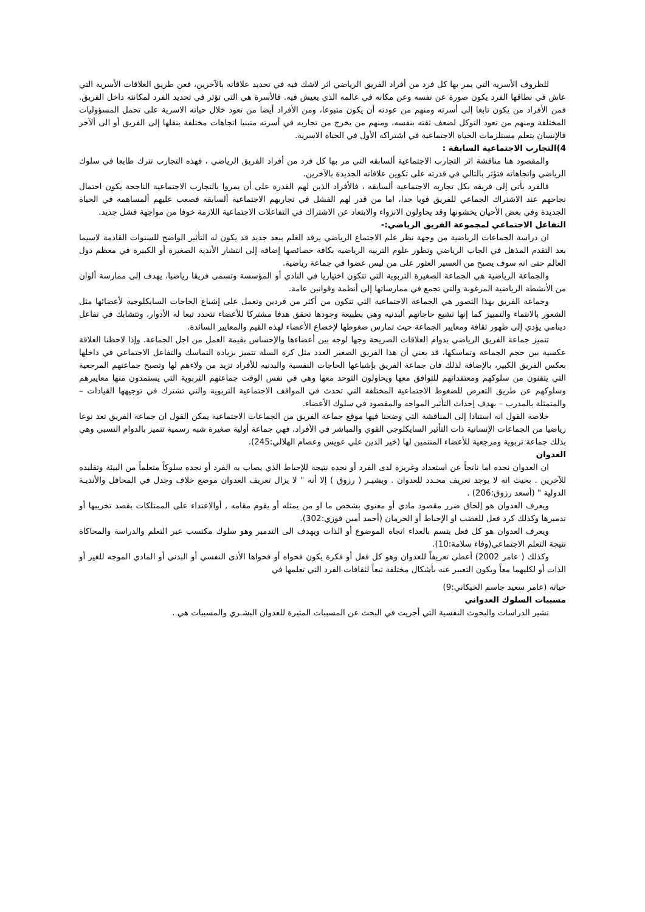للظروف الأسرية التي يمر بها كل فرد من أفراد الفريق الرياضي اثر لاشك فيه في تحديد علاقاته بالآخرين، فعن طريق العلاقات الأسرية التي عاش في نطاقها الفرد يكون صورة عن نفسه وعن مكانه في عالمه الذي يعيش فيه. فالأسرة هي التي تؤثر في تحديد الفرد لمكانته داخل الفريق. فمن الأفراد من يكون تابعا إلى أسرته ومنهم من عودته أن يكون متبوعا، ومن الأفراد أيضا من تعود خلال حياته الاسرية على تحمل المسؤوليات المختلفة ومنهم من تعود التوكل لضعف ثقته بنفسه، ومنهم من يخرج من تجاربه في أسرته متبنيا اتجاهات مختلفة ينقلها إلى الفريق أو الى ألآخر فالإنسان يتعلم مستلزمات الحياة الاجتماعية في اشتراكه الأول في الحياة الاسرية.
4)التجارب الاجتماعية السابقة :
والمقصود هنا مناقشة اثر التجارب الاجتماعية ألسابقه التي مر بها كل فرد من أفراد الفريق الرياضي ، فهذه التجارب تترك طابعا في سلوك الرياضي واتجاهاته فتؤثر بالتالي في قدرته على تكوين علاقاته الجديدة بالآخرين.
فالفرد يأتي إلى فريقه بكل تجاربه الاجتماعية ألسابقه ، فالأفراد الذين لهم القدرة على أن يمروا بالتجارب الاجتماعية الناجحة يكون احتمال نجاحهم عند الاشتراك الجماعي للفريق قويا جدا، اما من قدر لهم الفشل في تجاربهم الاجتماعية ألسابقه فصعب عليهم ألمساهمه في الحياة الجديدة وفي بعض الأحيان يخشونها وقد يحاولون الانزواء والابتعاد عن الاشتراك في التفاعلات الاجتماعية اللازمة خوفا من مواجهة فشل جديد.
التفاعل الاجتماعي لمجموعة الفريق الرياضي:-
ان دراسة الجماعات الرياضية من وجهة نظر علم الاجتماع الرياضي يرفد العلم ببعد جديد قد يكون له التأثير الواضح للسنوات القادمة لاسيما بعد التقدم المذهل في الجاب الرياضي وتطور علوم التربية الرياضية بكافة خصائصها إضافة إلى انتشار الأندية الصغيرة أو الكبيرة في معظم دول العالم حتى انه سوف يصبح من العسير العثور على من ليس عضوا في جماعة رياضية.
والجماعة الرياضية هي الجماعة الصغيرة التربوية التي تتكون اختياريا في النادي أو المؤسسة وتسمى فريقا رياضيا، يهدف إلى ممارسة ألوان من الأنشطة الرياضية المرغوبة والتي تجمع في ممارساتها إلى أنظمة وقوانين عامة.
وجماعة الفريق بهذا التصور هي الجماعة الاجتماعية التي تتكون من أكثر من فردين وتعمل على إشباع الحاجات السايكلوجية لأعضائها مثل الشعور بالانتماء والتمييز كما إنها تشبع حاجاتهم ألبدنيه وهي بطبيعة وجودها تحقق هدفا مشتركا للأعضاء تتحدد تبعا له الأدوار، وتتشابك في تفاعل دينامي يؤدي إلى ظهور ثقافة ومعايير الجماعة حيث تمارس ضغوطها لإخضاع الأعضاء لهذه القيم والمعايير السائدة.
تتميز جماعة الفريق الرياضي بدوام العلاقات الصريحة وجها لوجه بين أعضاءها والإحساس بقيمة العمل من اجل الجماعة. وإذا لاحظنا العلاقة عكسية بين حجم الجماعة وتماسكها، قد يعني أن هذا الفريق الصغير العدد مثل كرة السلة تتميز بزيادة التماسك والتفاعل الاجتماعي في داخلها بعكس الفريق الكبير، بالإضافة لذلك فان جماعة الفريق بإشباعها الحاجات النفسية والبدنيه للأفراد تزيد من ولاءهم لها وتصبح جماعتهم المرجعية التي يتقنون من سلوكهم ومعتقداتهم للتوافق معها ويحاولون التوحد معها وهي في نفس الوقت جماعتهم التربوية التي يستمدون منها معاييرهم وسلوكهم عن طريق التعرض للضغوط الاجتماعية المختلفة التي تحدث في المواقف الاجتماعية التربوية والتي تشترك في توجيهها القيادات – والمتمثلة بالمدرب – بهدف إحداث التأثير المواجه والمقصود في سلوك الأعضاء.
خلاصة القول انه استنادا إلى المناقشة التي وضحنا فيها موقع جماعة الفريق من الجماعات الاجتماعية يمكن القول ان جماعة الفريق تعد نوعا رياضيا من الجماعات الإنسانية ذات التأثير السايكلوجي القوي والمباشر في الأفراد، فهي جماعة أولية صغيرة شبه رسمية تتميز بالدوام النسبي وهي بذلك جماعة تربوية ومرجعية للأعضاء المنتمين لها (خير الدين علي عويس وعصام الهلالي:245).
العدوان
ان العدوان نجده اما ناتجاً عن استعداد وغريزة لدى الفرد أو نجده نتيجة للإحباط الذي يصاب به الفرد أو نجده سلوكاً متعلماً من البيئة وتقليده للآخرين . بحيث انه لا يوجد تعريف محـدد للعدوان . ويشيـر ( رزوق ) إلا أنه " لا يزال تعريف العدوان موضع خلاف وجدل في المحافل والأنديـة الدولية " (أسعد رزوق:206) .
ويعرف العدوان هو إلحاق ضرر مقصود مادي أو معنوي بشخص ما او من يمثله أو يقوم مقامه , أوالاعتداء على الممتلكات بقصد تخريبها أو تدميرها وكذلك كرد فعل للغضب او الإحباط أو الحرمان (أحمد أمين فوزي:302).
ويعرف العدوان هو كل فعل يتسم بالعداء اتجاه الموضوع أو الذات ويهدف الى التدمير وهو سلوك مكتسب عبر التعلم والدراسة والمحاكاة نتيجة التعلم الاجتماعي(وفاء سلامة:10).
وكذلك ( عامر 2002) أعطى تعريفاً للعدوان وهو كل فعل أو فكرة يكون فحواه أو فحواها الأذى النفسي أو البدني أو المادي الموجه للغير أو الذات أو لكليهما معاً ويكون التعبير عنه بأشكال مختلفة تبعاً لثقافات الفرد التي تعلمها في
حياته (عامر سعيد جاسم الخيكاني:9)
مسببات السلوك العدواني
تشير الدراسات والبحوث النفسية التي أجريت في البحث عن المسببات المثيرة للعدوان البشـري والمسببات هي .